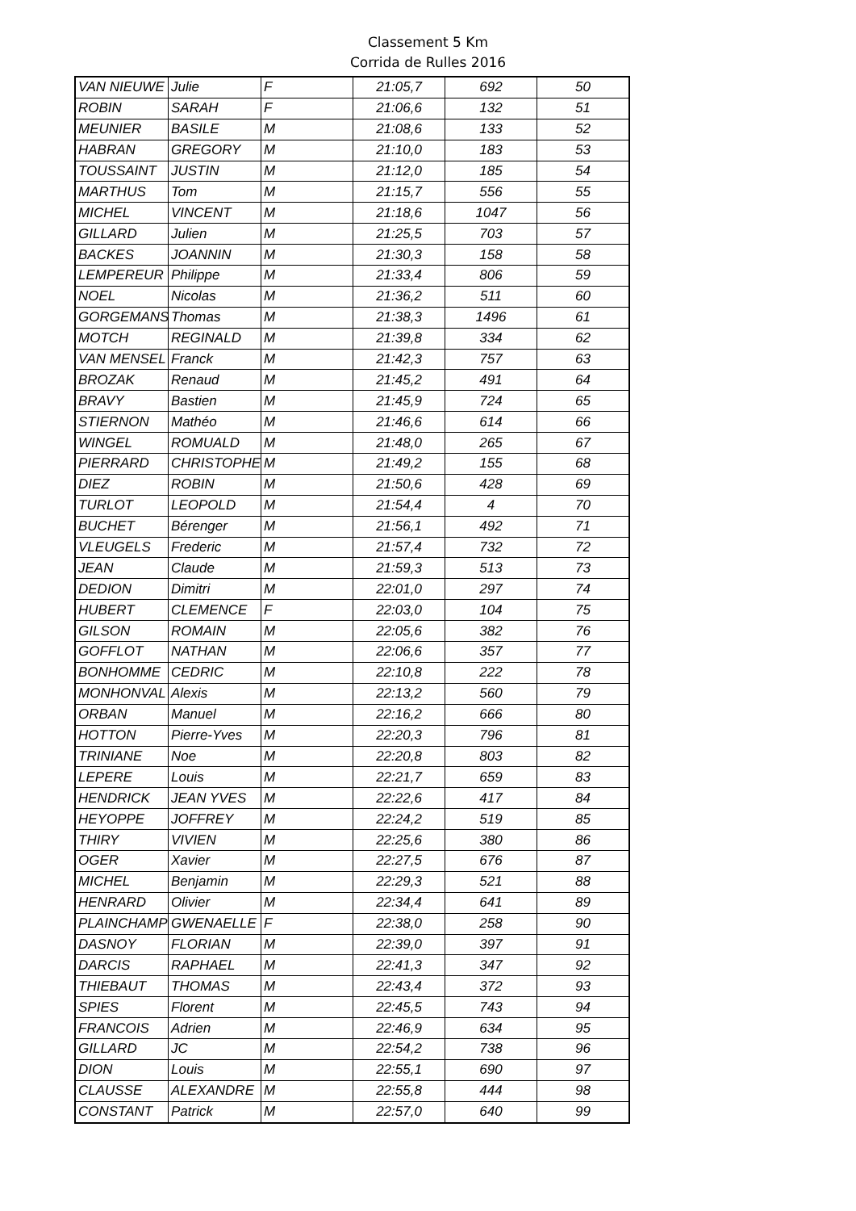Classement 5 Km
Corrida de Rulles 2016
| VAN NIEUWE | Julie | F | 21:05,7 | 692 | 50 |
| ROBIN | SARAH | F | 21:06,6 | 132 | 51 |
| MEUNIER | BASILE | M | 21:08,6 | 133 | 52 |
| HABRAN | GREGORY | M | 21:10,0 | 183 | 53 |
| TOUSSAINT | JUSTIN | M | 21:12,0 | 185 | 54 |
| MARTHUS | Tom | M | 21:15,7 | 556 | 55 |
| MICHEL | VINCENT | M | 21:18,6 | 1047 | 56 |
| GILLARD | Julien | M | 21:25,5 | 703 | 57 |
| BACKES | JOANNIN | M | 21:30,3 | 158 | 58 |
| LEMPEREUR | Philippe | M | 21:33,4 | 806 | 59 |
| NOEL | Nicolas | M | 21:36,2 | 511 | 60 |
| GORGEMANS | Thomas | M | 21:38,3 | 1496 | 61 |
| MOTCH | REGINALD | M | 21:39,8 | 334 | 62 |
| VAN MENSEL | Franck | M | 21:42,3 | 757 | 63 |
| BROZAK | Renaud | M | 21:45,2 | 491 | 64 |
| BRAVY | Bastien | M | 21:45,9 | 724 | 65 |
| STIERNON | Mathéo | M | 21:46,6 | 614 | 66 |
| WINGEL | ROMUALD | M | 21:48,0 | 265 | 67 |
| PIERRARD | CHRISTOPHE | M | 21:49,2 | 155 | 68 |
| DIEZ | ROBIN | M | 21:50,6 | 428 | 69 |
| TURLOT | LEOPOLD | M | 21:54,4 | 4 | 70 |
| BUCHET | Bérenger | M | 21:56,1 | 492 | 71 |
| VLEUGELS | Frederic | M | 21:57,4 | 732 | 72 |
| JEAN | Claude | M | 21:59,3 | 513 | 73 |
| DEDION | Dimitri | M | 22:01,0 | 297 | 74 |
| HUBERT | CLEMENCE | F | 22:03,0 | 104 | 75 |
| GILSON | ROMAIN | M | 22:05,6 | 382 | 76 |
| GOFFLOT | NATHAN | M | 22:06,6 | 357 | 77 |
| BONHOMME | CEDRIC | M | 22:10,8 | 222 | 78 |
| MONHONVAL | Alexis | M | 22:13,2 | 560 | 79 |
| ORBAN | Manuel | M | 22:16,2 | 666 | 80 |
| HOTTON | Pierre-Yves | M | 22:20,3 | 796 | 81 |
| TRINIANE | Noe | M | 22:20,8 | 803 | 82 |
| LEPERE | Louis | M | 22:21,7 | 659 | 83 |
| HENDRICK | JEAN YVES | M | 22:22,6 | 417 | 84 |
| HEYOPPE | JOFFREY | M | 22:24,2 | 519 | 85 |
| THIRY | VIVIEN | M | 22:25,6 | 380 | 86 |
| OGER | Xavier | M | 22:27,5 | 676 | 87 |
| MICHEL | Benjamin | M | 22:29,3 | 521 | 88 |
| HENRARD | Olivier | M | 22:34,4 | 641 | 89 |
| PLAINCHAMP | GWENAELLE | F | 22:38,0 | 258 | 90 |
| DASNOY | FLORIAN | M | 22:39,0 | 397 | 91 |
| DARCIS | RAPHAEL | M | 22:41,3 | 347 | 92 |
| THIEBAUT | THOMAS | M | 22:43,4 | 372 | 93 |
| SPIES | Florent | M | 22:45,5 | 743 | 94 |
| FRANCOIS | Adrien | M | 22:46,9 | 634 | 95 |
| GILLARD | JC | M | 22:54,2 | 738 | 96 |
| DION | Louis | M | 22:55,1 | 690 | 97 |
| CLAUSSE | ALEXANDRE | M | 22:55,8 | 444 | 98 |
| CONSTANT | Patrick | M | 22:57,0 | 640 | 99 |